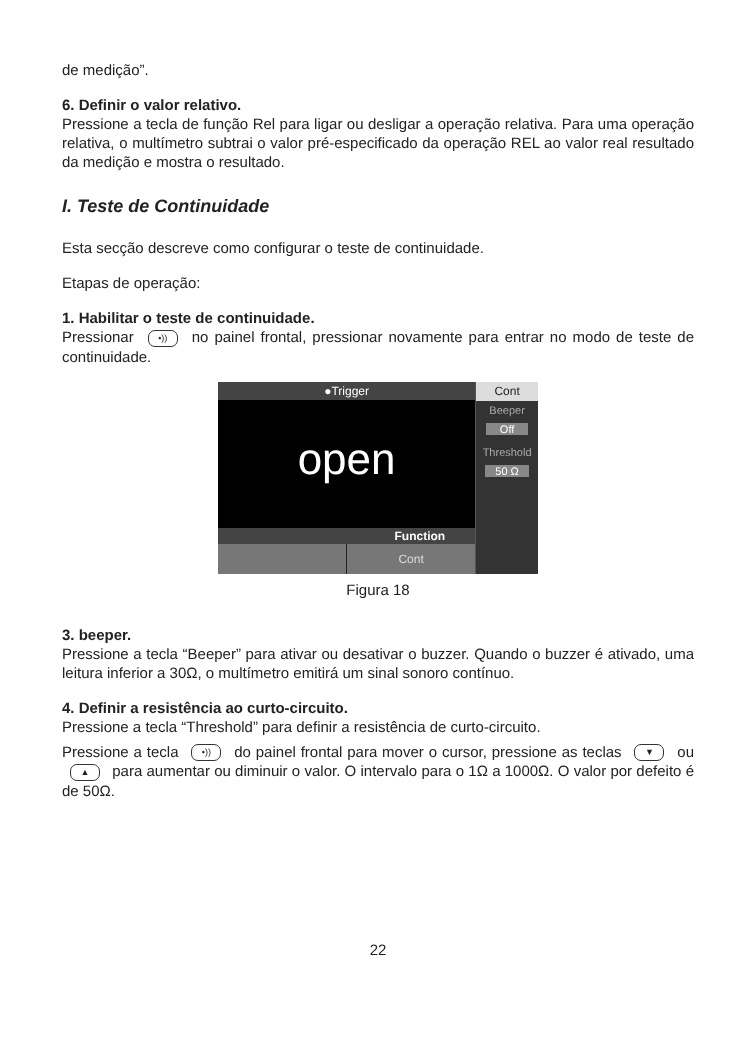de medição”.
6. Definir o valor relativo.
Pressione a tecla de função Rel para ligar ou desligar a operação relativa. Para uma operação relativa, o multímetro subtrai o valor pré-especificado da operação REL ao valor real resultado da medição e mostra o resultado.
I. Teste de Continuidade
Esta secção descreve como configurar o teste de continuidade.
Etapas de operação:
1. Habilitar o teste de continuidade.
Pressionar •)) no painel frontal, pressionar novamente para entrar no modo de teste de continuidade.
●Trigger
open
Function
Cont
Cont
Beeper
Off
Threshold
50 Ω
Figura 18
3. beeper.
Pressione a tecla “Beeper” para ativar ou desativar o buzzer. Quando o buzzer é ativado, uma leitura inferior a 30Ω, o multímetro emitirá um sinal sonoro contínuo.
4. Definir a resistência ao curto-circuito.
Pressione a tecla “Threshold” para definir a resistência de curto-circuito.
Pressione a tecla •)) do painel frontal para mover o cursor, pressione as teclas ▼ ou ▲ para aumentar ou diminuir o valor. O intervalo para o 1Ω a 1000Ω. O valor por defeito é de 50Ω.
22